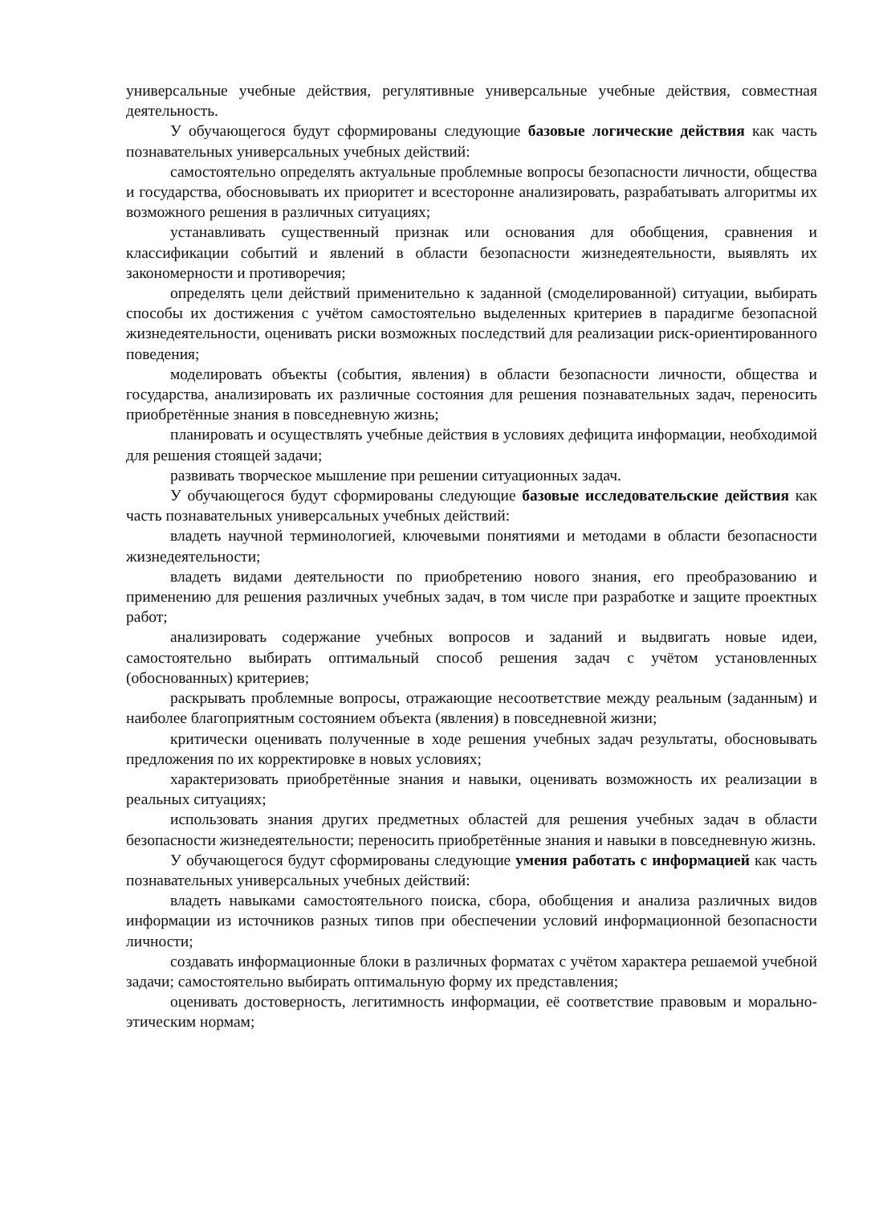универсальные учебные действия, регулятивные универсальные учебные действия, совместная деятельность.
У обучающегося будут сформированы следующие базовые логические действия как часть познавательных универсальных учебных действий:
самостоятельно определять актуальные проблемные вопросы безопасности личности, общества и государства, обосновывать их приоритет и всесторонне анализировать, разрабатывать алгоритмы их возможного решения в различных ситуациях;
устанавливать существенный признак или основания для обобщения, сравнения и классификации событий и явлений в области безопасности жизнедеятельности, выявлять их закономерности и противоречия;
определять цели действий применительно к заданной (смоделированной) ситуации, выбирать способы их достижения с учётом самостоятельно выделенных критериев в парадигме безопасной жизнедеятельности, оценивать риски возможных последствий для реализации риск-ориентированного поведения;
моделировать объекты (события, явления) в области безопасности личности, общества и государства, анализировать их различные состояния для решения познавательных задач, переносить приобретённые знания в повседневную жизнь;
планировать и осуществлять учебные действия в условиях дефицита информации, необходимой для решения стоящей задачи;
развивать творческое мышление при решении ситуационных задач.
У обучающегося будут сформированы следующие базовые исследовательские действия как часть познавательных универсальных учебных действий:
владеть научной терминологией, ключевыми понятиями и методами в области безопасности жизнедеятельности;
владеть видами деятельности по приобретению нового знания, его преобразованию и применению для решения различных учебных задач, в том числе при разработке и защите проектных работ;
анализировать содержание учебных вопросов и заданий и выдвигать новые идеи, самостоятельно выбирать оптимальный способ решения задач с учётом установленных (обоснованных) критериев;
раскрывать проблемные вопросы, отражающие несоответствие между реальным (заданным) и наиболее благоприятным состоянием объекта (явления) в повседневной жизни;
критически оценивать полученные в ходе решения учебных задач результаты, обосновывать предложения по их корректировке в новых условиях;
характеризовать приобретённые знания и навыки, оценивать возможность их реализации в реальных ситуациях;
использовать знания других предметных областей для решения учебных задач в области безопасности жизнедеятельности; переносить приобретённые знания и навыки в повседневную жизнь.
У обучающегося будут сформированы следующие умения работать с информацией как часть познавательных универсальных учебных действий:
владеть навыками самостоятельного поиска, сбора, обобщения и анализа различных видов информации из источников разных типов при обеспечении условий информационной безопасности личности;
создавать информационные блоки в различных форматах с учётом характера решаемой учебной задачи; самостоятельно выбирать оптимальную форму их представления;
оценивать достоверность, легитимность информации, её соответствие правовым и морально-этическим нормам;